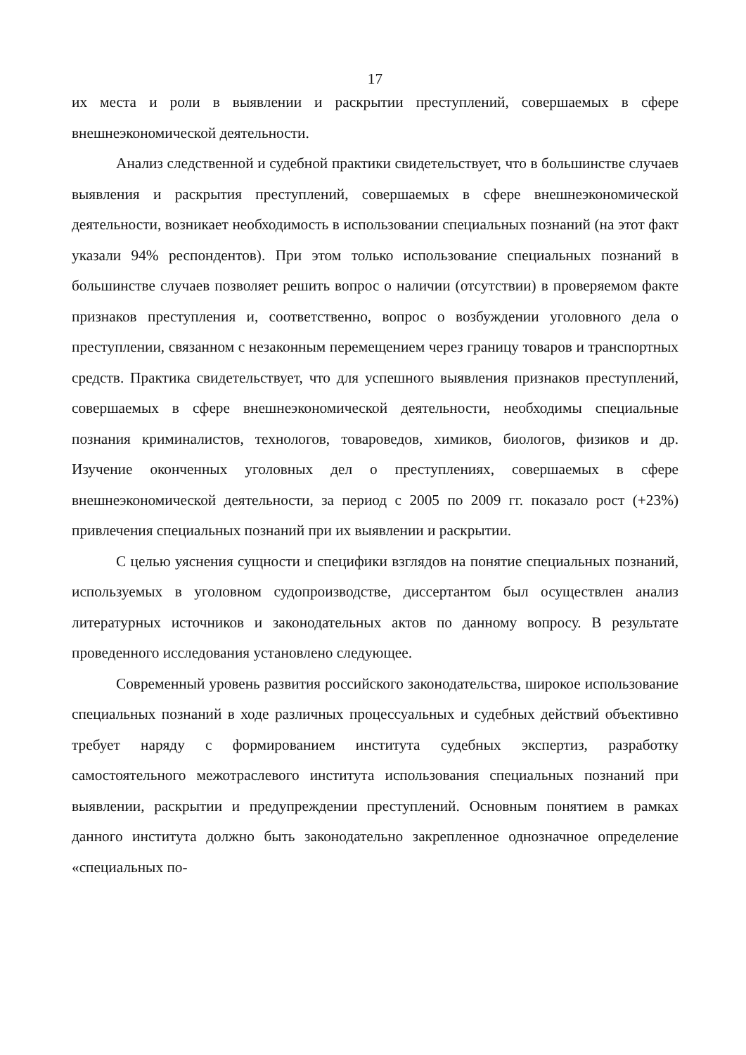17
их места и роли в выявлении и раскрытии преступлений, совершаемых в сфере внешнеэкономической деятельности.
Анализ следственной и судебной практики свидетельствует, что в большинстве случаев выявления и раскрытия преступлений, совершаемых в сфере внешнеэкономической деятельности, возникает необходимость в использовании специальных познаний (на этот факт указали 94% респондентов). При этом только использование специальных познаний в большинстве случаев позволяет решить вопрос о наличии (отсутствии) в проверяемом факте признаков преступления и, соответственно, вопрос о возбуждении уголовного дела о преступлении, связанном с незаконным перемещением через границу товаров и транспортных средств. Практика свидетельствует, что для успешного выявления признаков преступлений, совершаемых в сфере внешнеэкономической деятельности, необходимы специальные познания криминалистов, технологов, товароведов, химиков, биологов, физиков и др. Изучение оконченных уголовных дел о преступлениях, совершаемых в сфере внешнеэкономической деятельности, за период с 2005 по 2009 гг. показало рост (+23%) привлечения специальных познаний при их выявлении и раскрытии.
С целью уяснения сущности и специфики взглядов на понятие специальных познаний, используемых в уголовном судопроизводстве, диссертантом был осуществлен анализ литературных источников и законодательных актов по данному вопросу. В результате проведенного исследования установлено следующее.
Современный уровень развития российского законодательства, широкое использование специальных познаний в ходе различных процессуальных и судебных действий объективно требует наряду с формированием института судебных экспертиз, разработку самостоятельного межотраслевого института использования специальных познаний при выявлении, раскрытии и предупреждении преступлений. Основным понятием в рамках данного института должно быть законодательно закрепленное однозначное определение «специальных по-